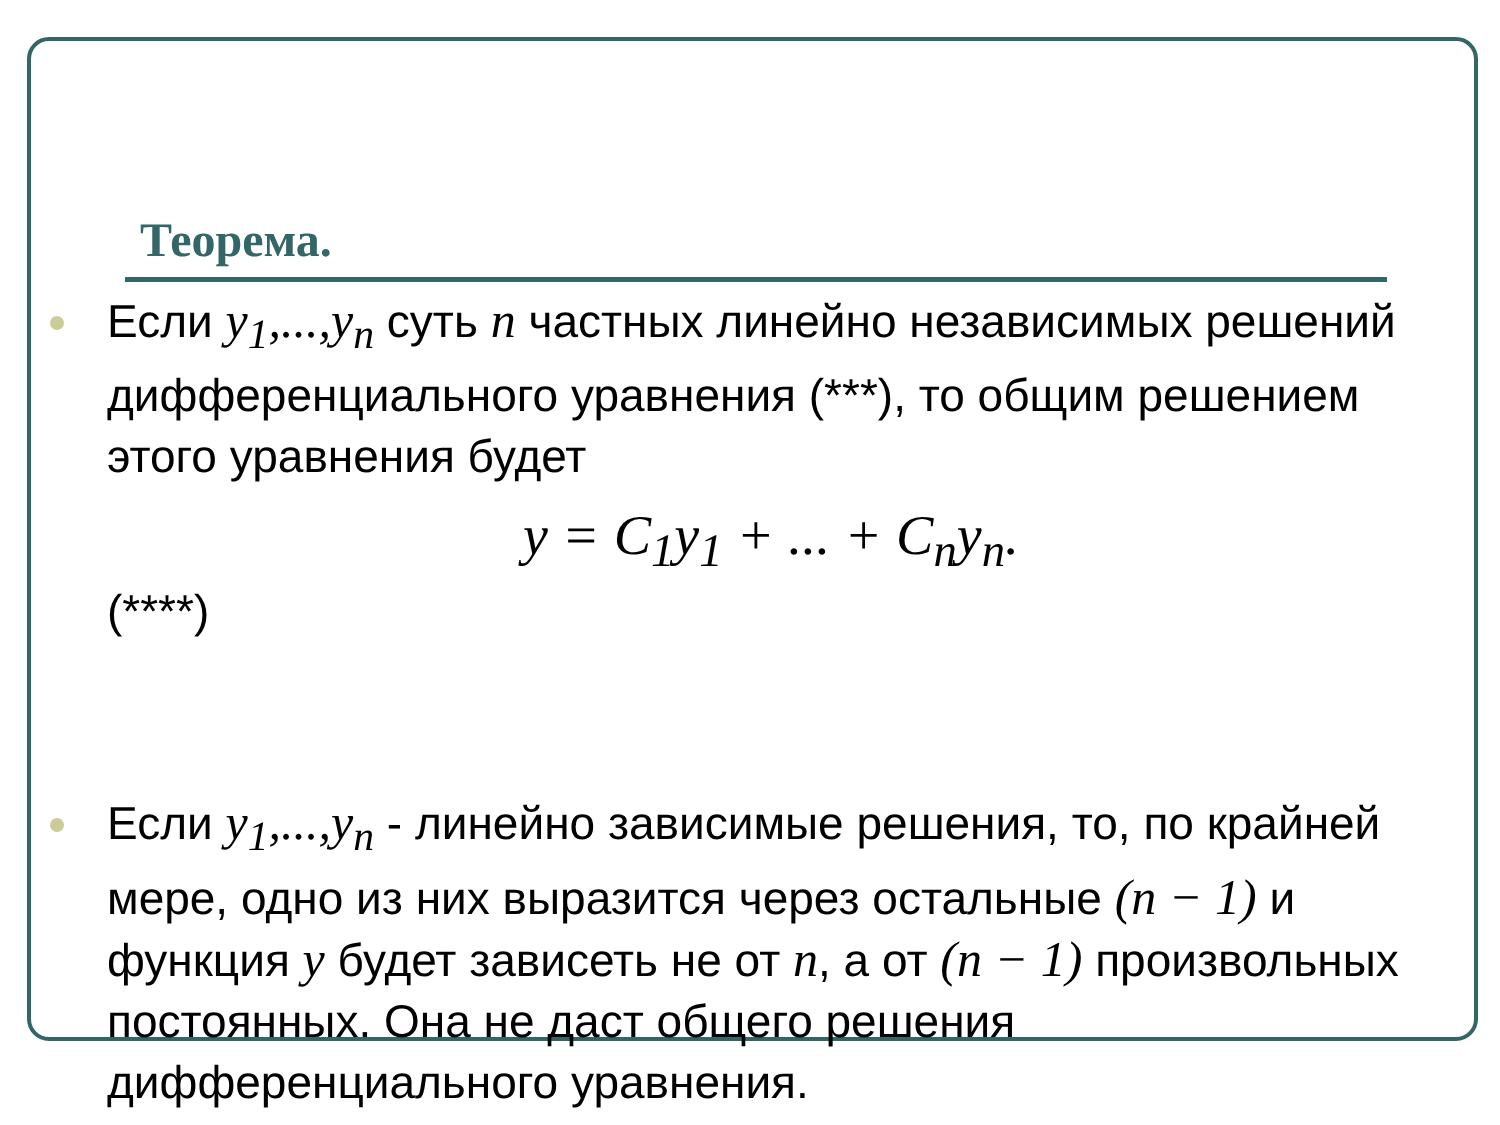Теорема.
Если y<sub>1</sub>,...,y<sub>n</sub> суть n частных линейно независимых решений дифференциального уравнения (***), то общим решением этого уравнения будет
y = C<sub>1</sub>y<sub>1</sub> + ... + C<sub>n</sub>y<sub>n</sub>.
(****)
Если y<sub>1</sub>,...,y<sub>n</sub> - линейно зависимые решения, то, по крайней мере, одно из них выразится через остальные (n − 1) и функция y будет зависеть не от n, а от (n − 1) произвольных постоянных. Она не даст общего решения дифференциального уравнения.